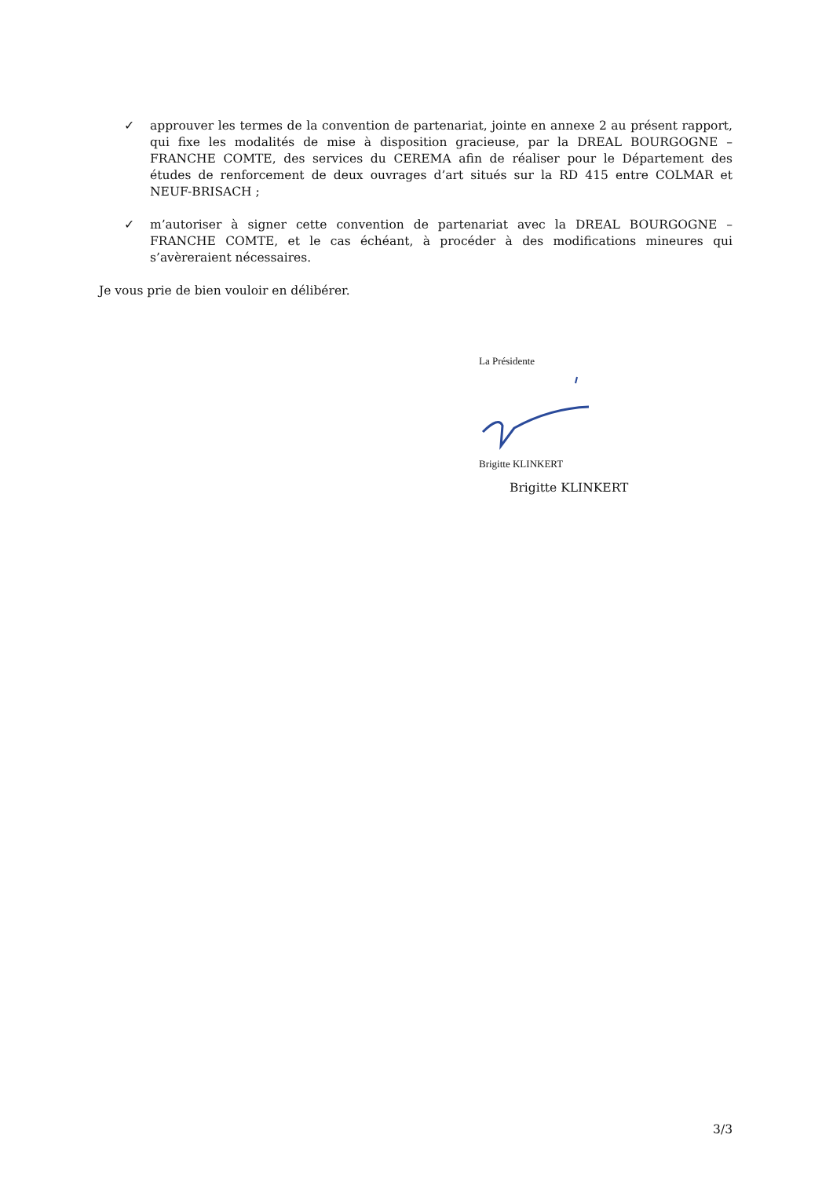✓ approuver les termes de la convention de partenariat, jointe en annexe 2 au présent rapport, qui fixe les modalités de mise à disposition gracieuse, par la DREAL BOURGOGNE – FRANCHE COMTE, des services du CEREMA afin de réaliser pour le Département des études de renforcement de deux ouvrages d’art situés sur la RD 415 entre COLMAR et NEUF-BRISACH ;
✓ m’autoriser à signer cette convention de partenariat avec la DREAL BOURGOGNE – FRANCHE COMTE, et le cas échéant, à procéder à des modifications mineures qui s’avèreraient nécessaires.
Je vous prie de bien vouloir en délibérer.
La Présidente
Brigitte KLINKERT
Brigitte KLINKERT
3/3